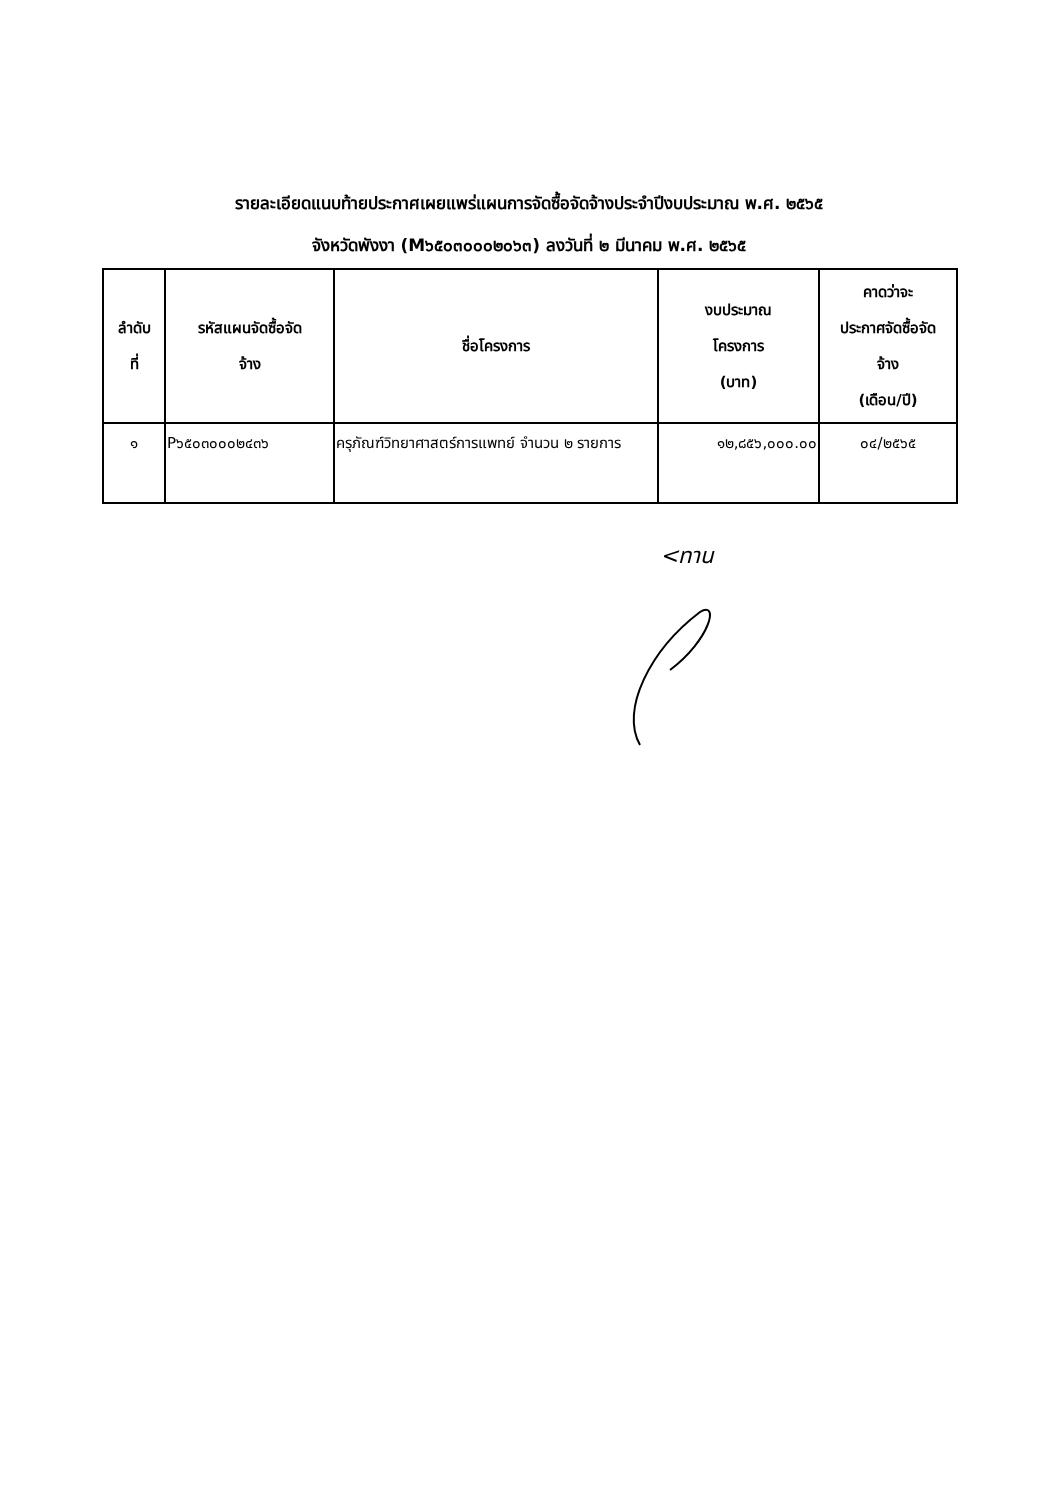รายละเอียดแนบท้ายประกาศเผยแพร่แผนการจัดซื้อจัดจ้างประจำปีงบประมาณ พ.ศ. ๒๕๖๕
จังหวัดพังงา (M๖๕๐๓๐๐๐๒๐๖๓) ลงวันที่ ๒ มีนาคม พ.ศ. ๒๕๖๕
| ลำดับ ที่ | รหัสแผนจัดซื้อจัด จ้าง | ชื่อโครงการ | งบประมาณ โครงการ (บาท) | คาดว่าจะ ประกาศจัดซื้อจัด จ้าง (เดือน/ปี) |
| --- | --- | --- | --- | --- |
| ๑ | P๖๕๐๓๐๐๐๒๔๓๖ | ครุภัณฑ์วิทยาศาสตร์การแพทย์ จำนวน ๒ รายการ | ๑๒,๘๕๖,๐๐๐.๐๐ | ๐๔/๒๕๖๕ |
<ทาน